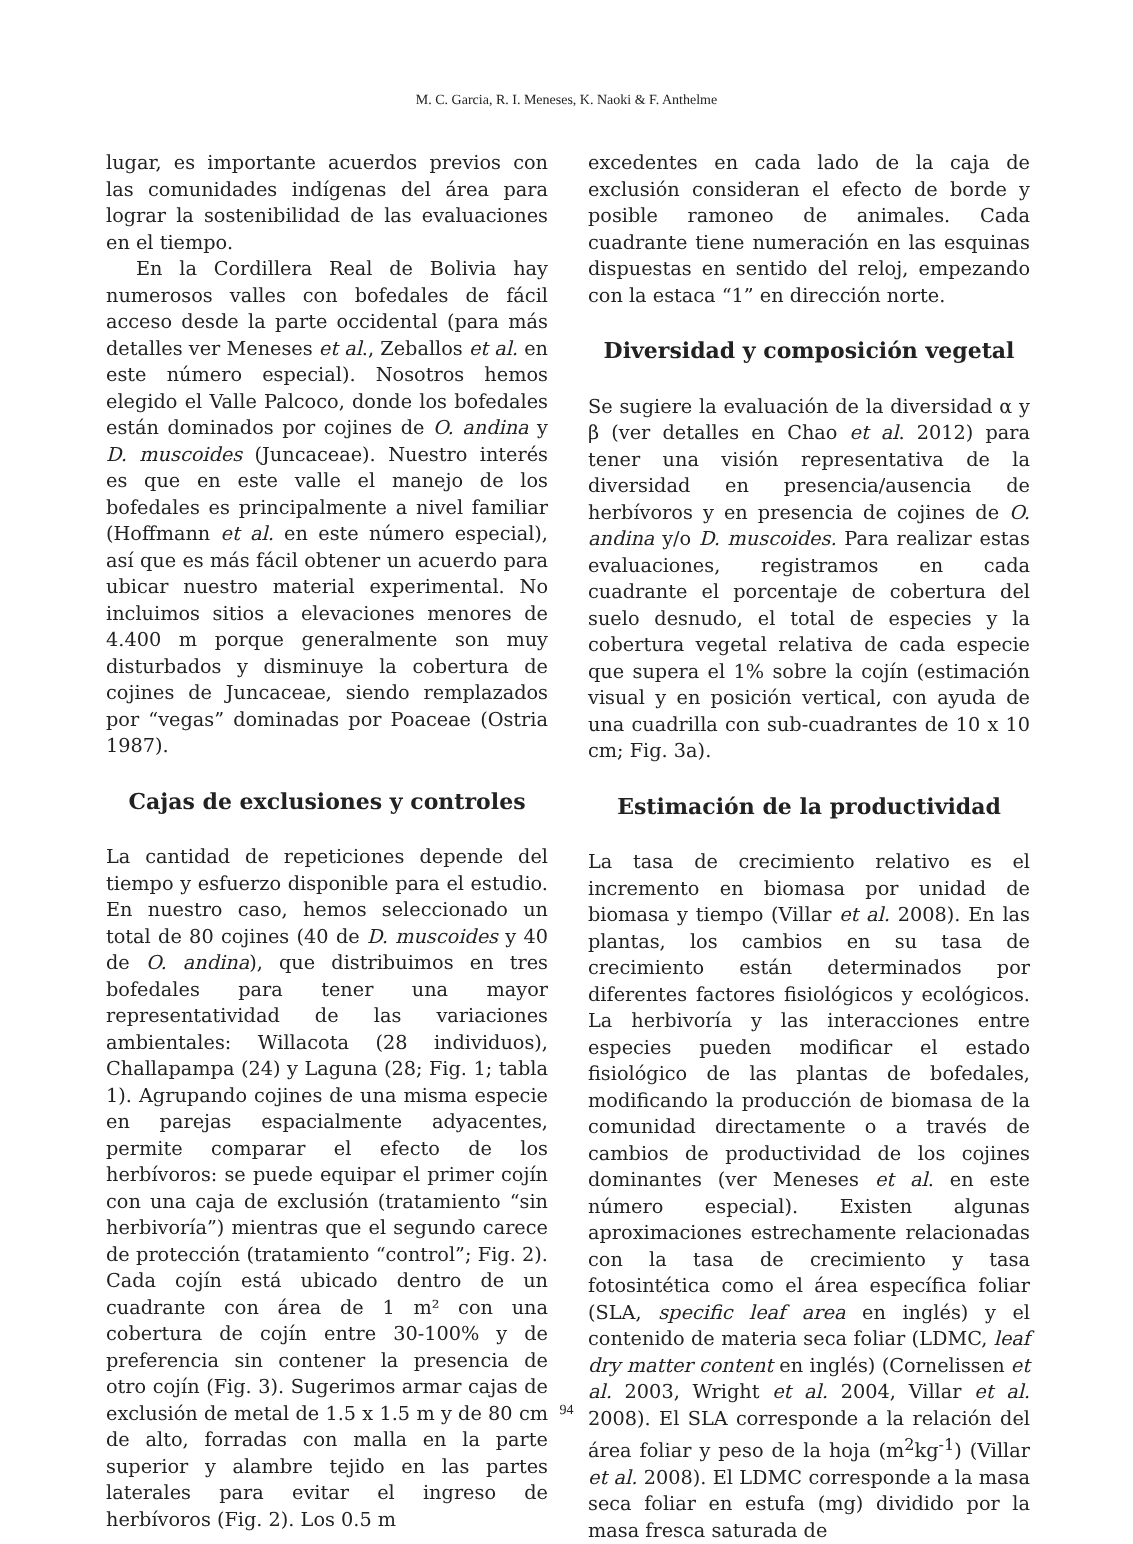M. C. Garcia, R. I. Meneses, K. Naoki & F. Anthelme
lugar, es importante acuerdos previos con las comunidades indígenas del área para lograr la sostenibilidad de las evaluaciones en el tiempo.
En la Cordillera Real de Bolivia hay numerosos valles con bofedales de fácil acceso desde la parte occidental (para más detalles ver Meneses et al., Zeballos et al. en este número especial). Nosotros hemos elegido el Valle Palcoco, donde los bofedales están dominados por cojines de O. andina y D. muscoides (Juncaceae). Nuestro interés es que en este valle el manejo de los bofedales es principalmente a nivel familiar (Hoffmann et al. en este número especial), así que es más fácil obtener un acuerdo para ubicar nuestro material experimental. No incluimos sitios a elevaciones menores de 4.400 m porque generalmente son muy disturbados y disminuye la cobertura de cojines de Juncaceae, siendo remplazados por “vegas” dominadas por Poaceae (Ostria 1987).
Cajas de exclusiones y controles
La cantidad de repeticiones depende del tiempo y esfuerzo disponible para el estudio. En nuestro caso, hemos seleccionado un total de 80 cojines (40 de D. muscoides y 40 de O. andina), que distribuimos en tres bofedales para tener una mayor representatividad de las variaciones ambientales: Willacota (28 individuos), Challapampa (24) y Laguna (28; Fig. 1; tabla 1). Agrupando cojines de una misma especie en parejas espacialmente adyacentes, permite comparar el efecto de los herbívoros: se puede equipar el primer cojín con una caja de exclusión (tratamiento “sin herbivoría”) mientras que el segundo carece de protección (tratamiento “control”; Fig. 2). Cada cojín está ubicado dentro de un cuadrante con área de 1 m² con una cobertura de cojín entre 30-100% y de preferencia sin contener la presencia de otro cojín (Fig. 3). Sugerimos armar cajas de exclusión de metal de 1.5 x 1.5 m y de 80 cm de alto, forradas con malla en la parte superior y alambre tejido en las partes laterales para evitar el ingreso de herbívoros (Fig. 2). Los 0.5 m
excedentes en cada lado de la caja de exclusión consideran el efecto de borde y posible ramoneo de animales. Cada cuadrante tiene numeración en las esquinas dispuestas en sentido del reloj, empezando con la estaca “1” en dirección norte.
Diversidad y composición vegetal
Se sugiere la evaluación de la diversidad α y β (ver detalles en Chao et al. 2012) para tener una visión representativa de la diversidad en presencia/ausencia de herbívoros y en presencia de cojines de O. andina y/o D. muscoides. Para realizar estas evaluaciones, registramos en cada cuadrante el porcentaje de cobertura del suelo desnudo, el total de especies y la cobertura vegetal relativa de cada especie que supera el 1% sobre la cojín (estimación visual y en posición vertical, con ayuda de una cuadrilla con sub-cuadrantes de 10 x 10 cm; Fig. 3a).
Estimación de la productividad
La tasa de crecimiento relativo es el incremento en biomasa por unidad de biomasa y tiempo (Villar et al. 2008). En las plantas, los cambios en su tasa de crecimiento están determinados por diferentes factores fisiológicos y ecológicos. La herbivoría y las interacciones entre especies pueden modificar el estado fisiológico de las plantas de bofedales, modificando la producción de biomasa de la comunidad directamente o a través de cambios de productividad de los cojines dominantes (ver Meneses et al. en este número especial). Existen algunas aproximaciones estrechamente relacionadas con la tasa de crecimiento y tasa fotosintética como el área específica foliar (SLA, specific leaf area en inglés) y el contenido de materia seca foliar (LDMC, leaf dry matter content en inglés) (Cornelissen et al. 2003, Wright et al. 2004, Villar et al. 2008). El SLA corresponde a la relación del área foliar y peso de la hoja (m<sup>2</sup>kg<sup>-1</sup>) (Villar et al. 2008). El LDMC corresponde a la masa seca foliar en estufa (mg) dividido por la masa fresca saturada de
94